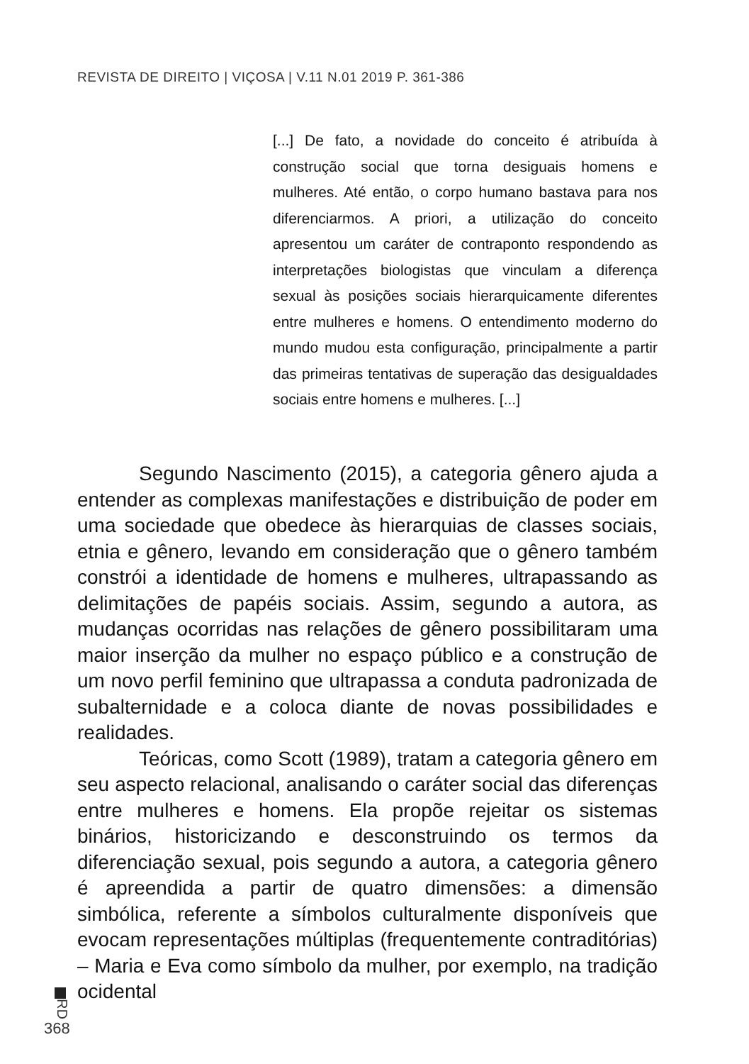REVISTA DE DIREITO | VIÇOSA | V.11 N.01 2019 P. 361-386
[...] De fato, a novidade do conceito é atribuída à construção social que torna desiguais homens e mulheres. Até então, o corpo humano bastava para nos diferenciarmos. A priori, a utilização do conceito apresentou um caráter de contraponto respondendo as interpretações biologistas que vinculam a diferença sexual às posições sociais hierarquicamente diferentes entre mulheres e homens. O entendimento moderno do mundo mudou esta configuração, principalmente a partir das primeiras tentativas de superação das desigualdades sociais entre homens e mulheres. [...]
Segundo Nascimento (2015), a categoria gênero ajuda a entender as complexas manifestações e distribuição de poder em uma sociedade que obedece às hierarquias de classes sociais, etnia e gênero, levando em consideração que o gênero também constrói a identidade de homens e mulheres, ultrapassando as delimitações de papéis sociais. Assim, segundo a autora, as mudanças ocorridas nas relações de gênero possibilitaram uma maior inserção da mulher no espaço público e a construção de um novo perfil feminino que ultrapassa a conduta padronizada de subalternidade e a coloca diante de novas possibilidades e realidades.
Teóricas, como Scott (1989), tratam a categoria gênero em seu aspecto relacional, analisando o caráter social das diferenças entre mulheres e homens. Ela propõe rejeitar os sistemas binários, historicizando e desconstruindo os termos da diferenciação sexual, pois segundo a autora, a categoria gênero é apreendida a partir de quatro dimensões: a dimensão simbólica, referente a símbolos culturalmente disponíveis que evocam representações múltiplas (frequentemente contraditórias) – Maria e Eva como símbolo da mulher, por exemplo, na tradição ocidental
RD
368